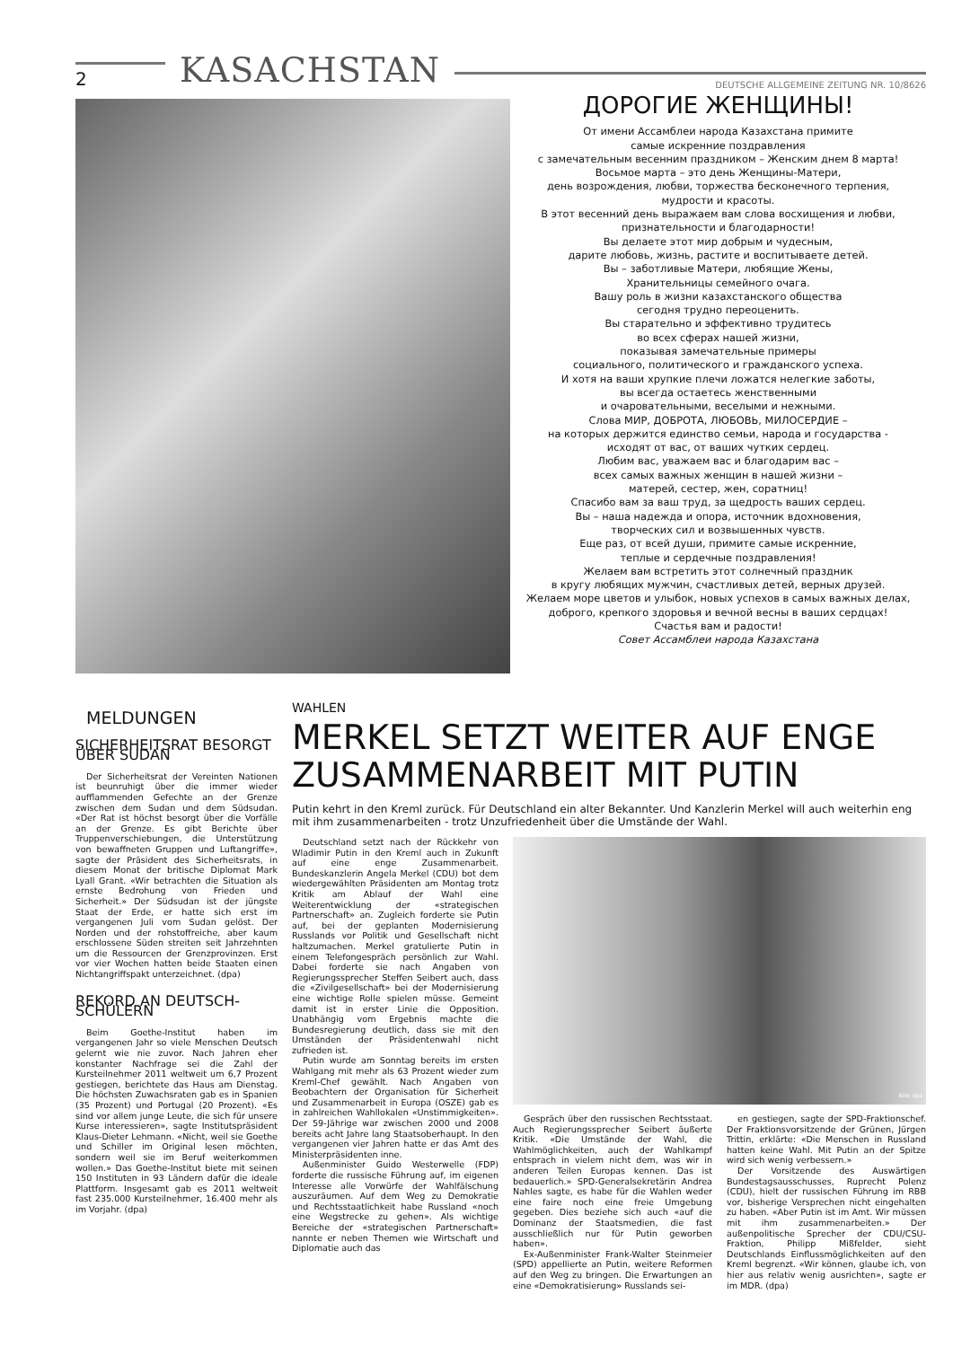2 KASACHSTAN DEUTSCHE ALLGEMEINE ZEITUNG NR. 10/8626
ДОРОГИЕ ЖЕНЩИНЫ!
От имени Ассамблеи народа Казахстана примите
самые искренние поздравления
с замечательным весенним праздником – Женским днем 8 марта!
Восьмое марта – это день Женщины-Матери,
день возрождения, любви, торжества бесконечного терпения,
мудрости и красоты.
В этот весенний день выражаем вам слова восхищения и любви,
признательности и благодарности!
Вы делаете этот мир добрым и чудесным,
дарите любовь, жизнь, растите и воспитываете детей.
Вы – заботливые Матери, любящие Жены,
Хранительницы семейного очага.
Вашу роль в жизни казахстанского общества
сегодня трудно переоценить.
Вы старательно и эффективно трудитесь
во всех сферах нашей жизни,
показывая замечательные примеры
социального, политического и гражданского успеха.
И хотя на ваши хрупкие плечи ложатся нелегкие заботы,
вы всегда остаетесь женственными
и очаровательными, веселыми и нежными.
Слова МИР, ДОБРОТА, ЛЮБОВЬ, МИЛОСЕРДИЕ –
на которых держится единство семьи, народа и государства -
исходят от вас, от ваших чутких сердец.
Любим вас, уважаем вас и благодарим вас –
всех самых важных женщин в нашей жизни –
матерей, сестер, жен, соратниц!
Спасибо вам за ваш труд, за щедрость ваших сердец.
Вы – наша надежда и опора, источник вдохновения,
творческих сил и возвышенных чувств.
Еще раз, от всей души, примите самые искренние,
теплые и сердечные поздравления!
Желаем вам встретить этот солнечный праздник
в кругу любящих мужчин, счастливых детей, верных друзей.
Желаем море цветов и улыбок, новых успехов в самых важных делах,
доброго, крепкого здоровья и вечной весны в ваших сердцах!
Счастья вам и радости!
Совет Ассамблеи народа Казахстана
MELDUNGEN
SICHERHEITSRAT BESORGT ÜBER SUDAN
Der Sicherheitsrat der Vereinten Nationen ist beunruhigt über die immer wieder aufflammenden Gefechte an der Grenze zwischen dem Sudan und dem Südsudan. «Der Rat ist höchst besorgt über die Vorfälle an der Grenze. Es gibt Berichte über Truppenverschiebungen, die Unterstützung von bewaffneten Gruppen und Luftangriffe», sagte der Präsident des Sicherheitsrats, in diesem Monat der britische Diplomat Mark Lyall Grant. «Wir betrachten die Situation als ernste Bedrohung von Frieden und Sicherheit.» Der Südsudan ist der jüngste Staat der Erde, er hatte sich erst im vergangenen Juli vom Sudan gelöst. Der Norden und der rohstoffreiche, aber kaum erschlossene Süden streiten seit Jahrzehnten um die Ressourcen der Grenzprovinzen. Erst vor vier Wochen hatten beide Staaten einen Nichtangriffspakt unterzeichnet. (dpa)
REKORD AN DEUTSCH-SCHÜLERN
Beim Goethe-Institut haben im vergangenen Jahr so viele Menschen Deutsch gelernt wie nie zuvor. Nach Jahren eher konstanter Nachfrage sei die Zahl der Kursteilnehmer 2011 weltweit um 6,7 Prozent gestiegen, berichtete das Haus am Dienstag. Die höchsten Zuwachsraten gab es in Spanien (35 Prozent) und Portugal (20 Prozent). «Es sind vor allem junge Leute, die sich für unsere Kurse interessieren», sagte Institutspräsident Klaus-Dieter Lehmann. «Nicht, weil sie Goethe und Schiller im Original lesen möchten, sondern weil sie im Beruf weiterkommen wollen.» Das Goethe-Institut biete mit seinen 150 Instituten in 93 Ländern dafür die ideale Plattform. Insgesamt gab es 2011 weltweit fast 235.000 Kursteilnehmer, 16.400 mehr als im Vorjahr. (dpa)
WAHLEN
MERKEL SETZT WEITER AUF ENGE ZUSAMMENARBEIT MIT PUTIN
Putin kehrt in den Kreml zurück. Für Deutschland ein alter Bekannter. Und Kanzlerin Merkel will auch weiterhin eng mit ihm zusammenarbeiten - trotz Unzufriedenheit über die Umstände der Wahl.
Deutschland setzt nach der Rückkehr von Wladimir Putin in den Kreml auch in Zukunft auf eine enge Zusammenarbeit. Bundeskanzlerin Angela Merkel (CDU) bot dem wiedergewählten Präsidenten am Montag trotz Kritik am Ablauf der Wahl eine Weiterentwicklung der «strategischen Partnerschaft» an. Zugleich forderte sie Putin auf, bei der geplanten Modernisierung Russlands vor Politik und Gesellschaft nicht haltzumachen. Merkel gratulierte Putin in einem Telefongespräch persönlich zur Wahl. Dabei forderte sie nach Angaben von Regierungssprecher Steffen Seibert auch, dass die «Zivilgesellschaft» bei der Modernisierung eine wichtige Rolle spielen müsse. Gemeint damit ist in erster Linie die Opposition. Unabhängig vom Ergebnis machte die Bundesregierung deutlich, dass sie mit den Umständen der Präsidentenwahl nicht zufrieden ist.
Putin wurde am Sonntag bereits im ersten Wahlgang mit mehr als 63 Prozent wieder zum Kreml-Chef gewählt. Nach Angaben von Beobachtern der Organisation für Sicherheit und Zusammenarbeit in Europa (OSZE) gab es in zahlreichen Wahllokalen «Unstimmigkeiten». Der 59-Jährige war zwischen 2000 und 2008 bereits acht Jahre lang Staatsoberhaupt. In den vergangenen vier Jahren hatte er das Amt des Ministerpräsidenten inne.
Außenminister Guido Westerwelle (FDP) forderte die russische Führung auf, im eigenen Interesse alle Vorwürfe der Wahlfälschung auszuräumen. Auf dem Weg zu Demokratie und Rechtsstaatlichkeit habe Russland «noch eine Wegstrecke zu gehen». Als wichtige Bereiche der «strategischen Partnerschaft» nannte er neben Themen wie Wirtschaft und Diplomatie auch das
Bild: dpa
Gespräch über den russischen Rechtsstaat. Auch Regierungssprecher Seibert äußerte Kritik. «Die Umstände der Wahl, die Wahlmöglichkeiten, auch der Wahlkampf entsprach in vielem nicht dem, was wir in anderen Teilen Europas kennen. Das ist bedauerlich.» SPD-Generalsekretärin Andrea Nahles sagte, es habe für die Wahlen weder eine faire noch eine freie Umgebung gegeben. Dies beziehe sich auch «auf die Dominanz der Staatsmedien, die fast ausschließlich nur für Putin geworben haben».
Ex-Außenminister Frank-Walter Steinmeier (SPD) appellierte an Putin, weitere Reformen auf den Weg zu bringen. Die Erwartungen an eine «Demokratisierung» Russlands sei-
en gestiegen, sagte der SPD-Fraktionschef. Der Fraktionsvorsitzende der Grünen, Jürgen Trittin, erklärte: «Die Menschen in Russland hatten keine Wahl. Mit Putin an der Spitze wird sich wenig verbessern.»
Der Vorsitzende des Auswärtigen Bundestagsausschusses, Ruprecht Polenz (CDU), hielt der russischen Führung im RBB vor, bisherige Versprechen nicht eingehalten zu haben. «Aber Putin ist im Amt. Wir müssen mit ihm zusammenarbeiten.» Der außenpolitische Sprecher der CDU/CSU-Fraktion, Philipp Mißfelder, sieht Deutschlands Einflussmöglichkeiten auf den Kreml begrenzt. «Wir können, glaube ich, von hier aus relativ wenig ausrichten», sagte er im MDR. (dpa)